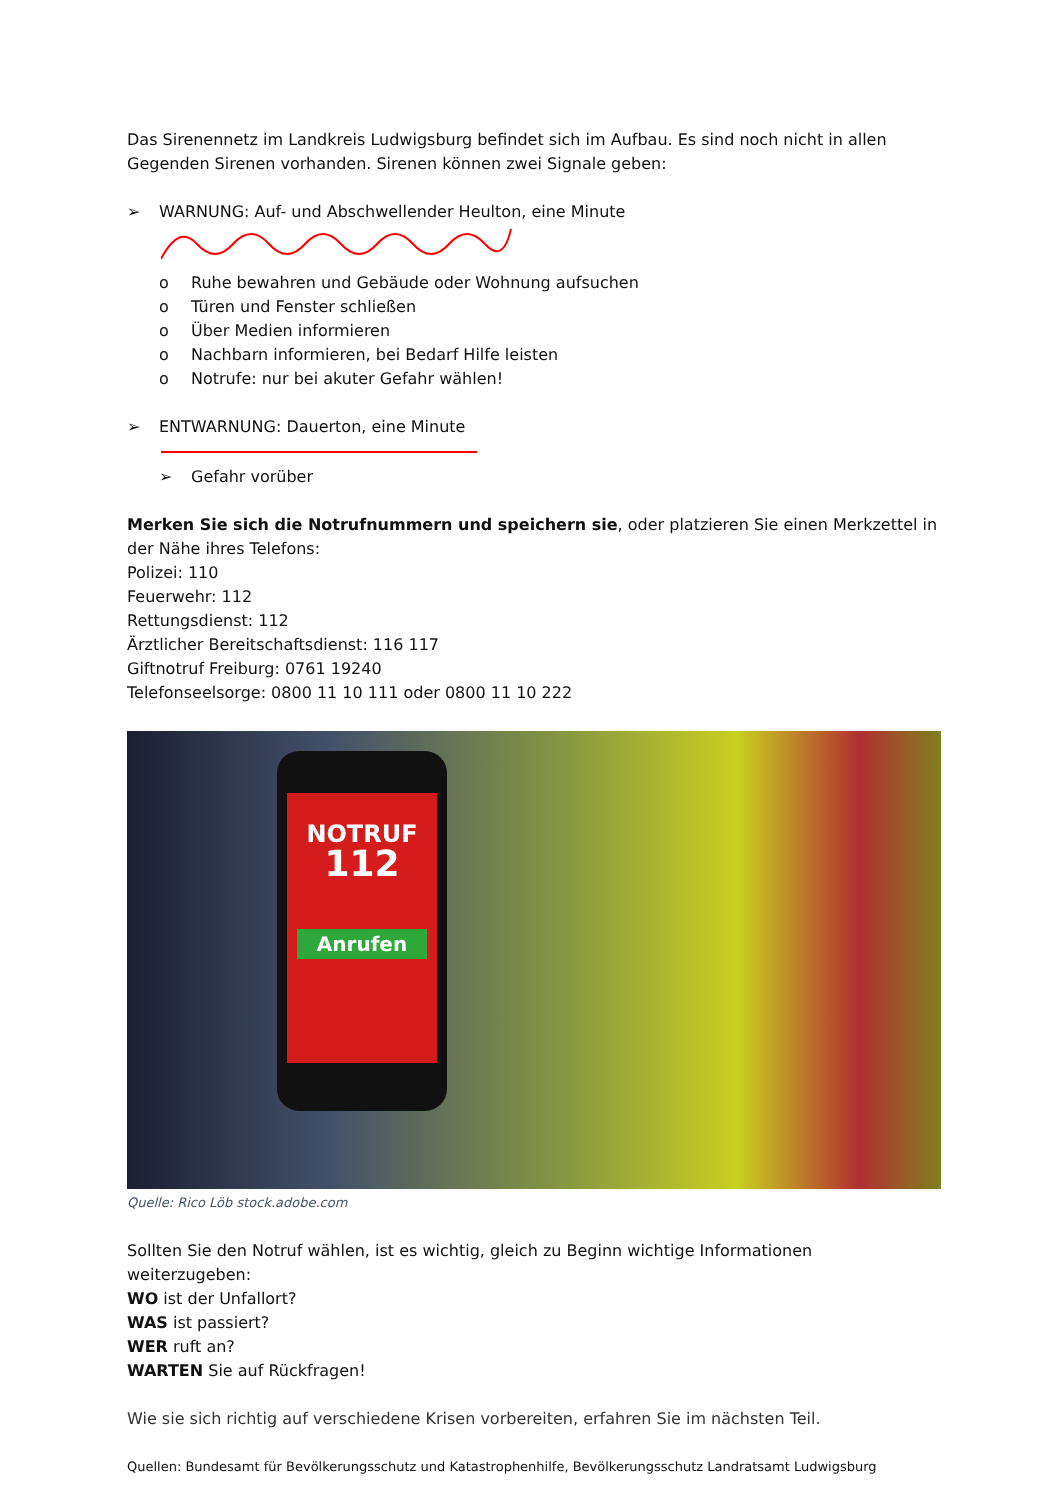Das Sirenennetz im Landkreis Ludwigsburg befindet sich im Aufbau. Es sind noch nicht in allen Gegenden Sirenen vorhanden. Sirenen können zwei Signale geben:
➢ WARNUNG: Auf- und Abschwellender Heulton, eine Minute
o Ruhe bewahren und Gebäude oder Wohnung aufsuchen
o Türen und Fenster schließen
o Über Medien informieren
o Nachbarn informieren, bei Bedarf Hilfe leisten
o Notrufe: nur bei akuter Gefahr wählen!
➢ ENTWARNUNG: Dauerton, eine Minute
➢ Gefahr vorüber
Merken Sie sich die Notrufnummern und speichern sie, oder platzieren Sie einen Merkzettel in der Nähe ihres Telefons:
Polizei: 110
Feuerwehr: 112
Rettungsdienst: 112
Ärztlicher Bereitschaftsdienst: 116 117
Giftnotruf Freiburg: 0761 19240
Telefonseelsorge: 0800 11 10 111 oder 0800 11 10 222
NOTRUF
112
Anrufen
Quelle: Rico Löb stock.adobe.com
Sollten Sie den Notruf wählen, ist es wichtig, gleich zu Beginn wichtige Informationen weiterzugeben:
WO ist der Unfallort?
WAS ist passiert?
WER ruft an?
WARTEN Sie auf Rückfragen!
Wie sie sich richtig auf verschiedene Krisen vorbereiten, erfahren Sie im nächsten Teil.
Quellen: Bundesamt für Bevölkerungsschutz und Katastrophenhilfe, Bevölkerungsschutz Landratsamt Ludwigsburg